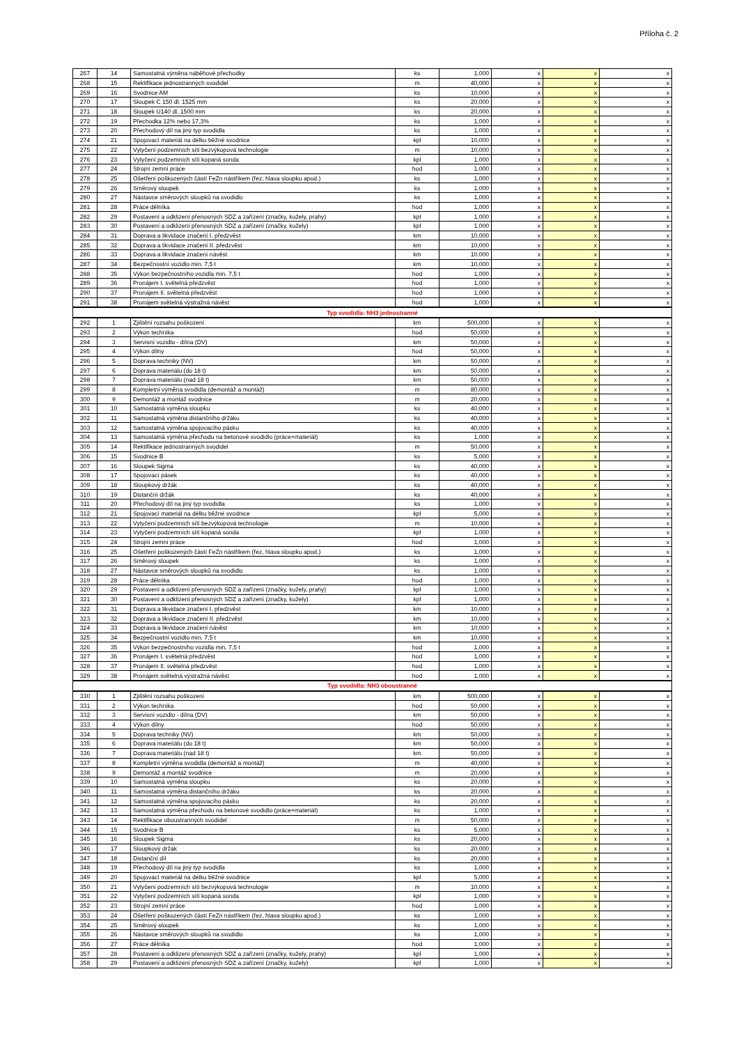Příloha č. 2
| 267 | 14 | Samostatná výměna náběhové přechodky | ks | 1,000 | x | x | x |
| 268 | 15 | Rektifikace jednostranných svodidel | m | 40,000 | x | x | x |
| 269 | 16 | Svodnice AM | ks | 10,000 | x | x | x |
| 270 | 17 | Sloupek C 150 dl. 1525 mm | ks | 20,000 | x | x | x |
| 271 | 18 | Sloupek U140 dl. 1500 mm | ks | 20,000 | x | x | x |
| 272 | 19 | Přechodka 12% nebo 17,3% | ks | 1,000 | x | x | x |
| 273 | 20 | Přechodový díl na jiný typ svodidla | ks | 1,000 | x | x | x |
| 274 | 21 | Spojovací materiál na délku běžné svodnice | kpl | 10,000 | x | x | x |
| 275 | 22 | Vytyčení podzemních sítí bezvýkopová technologie | m | 10,000 | x | x | x |
| 276 | 23 | Vytyčení podzemních sítí kopaná sonda | kpl | 1,000 | x | x | x |
| 277 | 24 | Strojní zemní práce | hod | 1,000 | x | x | x |
| 278 | 25 | Ošetření poškozených částí FeZn nástřikem (řez, hlava sloupku apod.) | ks | 1,000 | x | x | x |
| 279 | 26 | Směrový sloupek | ks | 1,000 | x | x | x |
| 280 | 27 | Nástavce směrových sloupků na svodidlo | ks | 1,000 | x | x | x |
| 281 | 28 | Práce dělníka | hod | 1,000 | x | x | x |
| 282 | 29 | Postavení a odklizení přenosných SDZ a zařízení (značky, kužely, prahy) | kpl | 1,000 | x | x | x |
| 283 | 30 | Postavení a odklizení přenosných SDZ a zařízení (značky, kužely) | kpl | 1,000 | x | x | x |
| 284 | 31 | Doprava a likvidace značení I. předzvěst | km | 10,000 | x | x | x |
| 285 | 32 | Doprava a likvidace značení II. předzvěst | km | 10,000 | x | x | x |
| 286 | 33 | Doprava a likvidace značení návěst | km | 10,000 | x | x | x |
| 287 | 34 | Bezpečnostní vozidlo min. 7,5 t | km | 10,000 | x | x | x |
| 288 | 35 | Výkon bezpečnostního vozidla min. 7,5 t | hod | 1,000 | x | x | x |
| 289 | 36 | Pronájem I. světelná předzvěst | hod | 1,000 | x | x | x |
| 290 | 37 | Pronájem II. světelná předzvěst | hod | 1,000 | x | x | x |
| 291 | 38 | Pronájem světelná výstražná návěst | hod | 1,000 | x | x | x |
| Typ svodidla: NH3 jednostranné | | | | | | | |
| 292 | 1 | Zjištění rozsahu poškození | km | 500,000 | x | x | x |
| 293 | 2 | Výkon technika | hod | 50,000 | x | x | x |
| 294 | 3 | Servisní vozidlo - dílna (DV) | km | 50,000 | x | x | x |
| 295 | 4 | Výkon dílny | hod | 50,000 | x | x | x |
| 296 | 5 | Doprava techniky (NV) | km | 50,000 | x | x | x |
| 297 | 6 | Doprava materiálu (do 18 t) | km | 50,000 | x | x | x |
| 298 | 7 | Doprava materiálu (nad 18 t) | km | 50,000 | x | x | x |
| 299 | 8 | Kompletní výměna svodidla (demontáž a montáž) | m | 80,000 | x | x | x |
| 300 | 9 | Demontáž a montáž svodnice | m | 20,000 | x | x | x |
| 301 | 10 | Samostatná výměna sloupku | ks | 40,000 | x | x | x |
| 302 | 11 | Samostatná výměna distančního držáku | ks | 40,000 | x | x | x |
| 303 | 12 | Samostatná výměna spojovacího pásku | ks | 40,000 | x | x | x |
| 304 | 13 | Samostatná výměna přechodu na betonové svodidlo (práce+materiál) | ks | 1,000 | x | x | x |
| 305 | 14 | Rektifikace jednostranných svodidel | m | 50,000 | x | x | x |
| 306 | 15 | Svodnice B | ks | 5,000 | x | x | x |
| 307 | 16 | Sloupek Sigma | ks | 40,000 | x | x | x |
| 308 | 17 | Spojovací pásek | ks | 40,000 | x | x | x |
| 309 | 18 | Sloupkový držák | ks | 40,000 | x | x | x |
| 310 | 19 | Distanční držák | ks | 40,000 | x | x | x |
| 311 | 20 | Přechodový díl na jiný typ svodidla | ks | 1,000 | x | x | x |
| 312 | 21 | Spojovací materiál na délku běžné svodnice | kpl | 5,000 | x | x | x |
| 313 | 22 | Vytyčení podzemních sítí bezvýkopová technologie | m | 10,000 | x | x | x |
| 314 | 23 | Vytyčení podzemních sítí kopaná sonda | kpl | 1,000 | x | x | x |
| 315 | 24 | Strojní zemní práce | hod | 1,000 | x | x | x |
| 316 | 25 | Ošetření poškozených částí FeZn nástřikem (řez, hlava sloupku apod.) | ks | 1,000 | x | x | x |
| 317 | 26 | Směrový sloupek | ks | 1,000 | x | x | x |
| 318 | 27 | Nástavce směrových sloupků na svodidlo | ks | 1,000 | x | x | x |
| 319 | 28 | Práce dělníka | hod | 1,000 | x | x | x |
| 320 | 29 | Postavení a odklizení přenosných SDZ a zařízení (značky, kužely, prahy) | kpl | 1,000 | x | x | x |
| 321 | 30 | Postavení a odklizení přenosných SDZ a zařízení (značky, kužely) | kpl | 1,000 | x | x | x |
| 322 | 31 | Doprava a likvidace značení I. předzvěst | km | 10,000 | x | x | x |
| 323 | 32 | Doprava a likvidace značení II. předzvěst | km | 10,000 | x | x | x |
| 324 | 33 | Doprava a likvidace značení návěst | km | 10,000 | x | x | x |
| 325 | 34 | Bezpečnostní vozidlo min. 7,5 t | km | 10,000 | x | x | x |
| 326 | 35 | Výkon bezpečnostního vozidla min. 7,5 t | hod | 1,000 | x | x | x |
| 327 | 36 | Pronájem I. světelná předzvěst | hod | 1,000 | x | x | x |
| 328 | 37 | Pronájem II. světelná předzvěst | hod | 1,000 | x | x | x |
| 329 | 38 | Pronájem světelná výstražná návěst | hod | 1,000 | x | x | x |
| Typ svodidla: NH3 oboustranné | | | | | | | |
| 330 | 1 | Zjištění rozsahu poškození | km | 500,000 | x | x | x |
| 331 | 2 | Výkon technika | hod | 50,000 | x | x | x |
| 332 | 3 | Servisní vozidlo - dílna (DV) | km | 50,000 | x | x | x |
| 333 | 4 | Výkon dílny | hod | 50,000 | x | x | x |
| 334 | 5 | Doprava techniky (NV) | km | 50,000 | x | x | x |
| 335 | 6 | Doprava materiálu (do 18 t) | km | 50,000 | x | x | x |
| 336 | 7 | Doprava materiálu (nad 18 t) | km | 50,000 | x | x | x |
| 337 | 8 | Kompletní výměna svodidla (demontáž a montáž) | m | 40,000 | x | x | x |
| 338 | 9 | Demontáž a montáž svodnice | m | 20,000 | x | x | x |
| 339 | 10 | Samostatná výměna sloupku | ks | 20,000 | x | x | x |
| 340 | 11 | Samostatná výměna distančního držáku | ks | 20,000 | x | x | x |
| 341 | 12 | Samostatná výměna spojovacího pásku | ks | 20,000 | x | x | x |
| 342 | 13 | Samostatná výměna přechodu na betonové svodidlo (práce+materiál) | ks | 1,000 | x | x | x |
| 343 | 14 | Rektifikace oboustranných svodidel | m | 50,000 | x | x | x |
| 344 | 15 | Svodnice B | ks | 5,000 | x | x | x |
| 345 | 16 | Sloupek Sigma | ks | 20,000 | x | x | x |
| 346 | 17 | Sloupkový držák | ks | 20,000 | x | x | x |
| 347 | 18 | Distanční díl | ks | 20,000 | x | x | x |
| 348 | 19 | Přechodový díl na jiný typ svodidla | ks | 1,000 | x | x | x |
| 349 | 20 | Spojovací materiál na délku běžné svodnice | kpl | 5,000 | x | x | x |
| 350 | 21 | Vytyčení podzemních sítí bezvýkopová technologie | m | 10,000 | x | x | x |
| 351 | 22 | Vytyčení podzemních sítí kopaná sonda | kpl | 1,000 | x | x | x |
| 352 | 23 | Strojní zemní práce | hod | 1,000 | x | x | x |
| 353 | 24 | Ošetření poškozených částí FeZn nástřikem (řez, hlava sloupku apod.) | ks | 1,000 | x | x | x |
| 354 | 25 | Směrový sloupek | ks | 1,000 | x | x | x |
| 355 | 26 | Nástavce směrových sloupků na svodidlo | ks | 1,000 | x | x | x |
| 356 | 27 | Práce dělníka | hod | 1,000 | x | x | x |
| 357 | 28 | Postavení a odklizení přenosných SDZ a zařízení (značky, kužely, prahy) | kpl | 1,000 | x | x | x |
| 358 | 29 | Postavení a odklizení přenosných SDZ a zařízení (značky, kužely) | kpl | 1,000 | x | x | x |